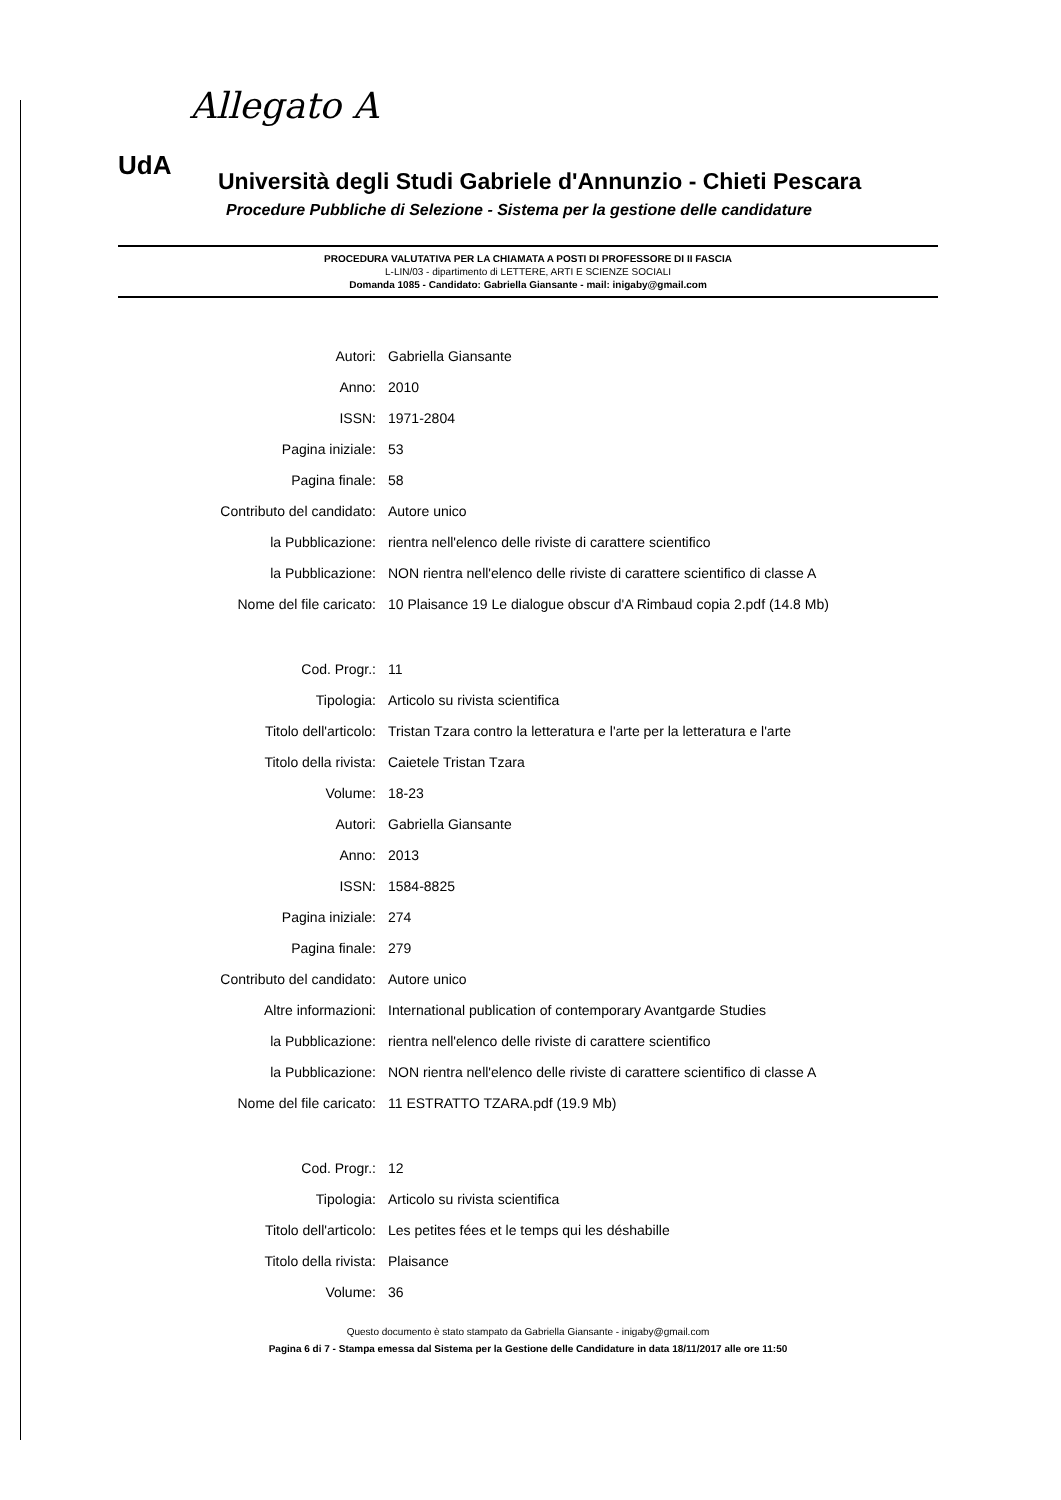Allegato A
UdA
Università degli Studi Gabriele d'Annunzio - Chieti Pescara
Procedure Pubbliche di Selezione - Sistema per la gestione delle candidature
PROCEDURA VALUTATIVA PER LA CHIAMATA A POSTI DI PROFESSORE DI II FASCIA
L-LIN/03 - dipartimento di LETTERE, ARTI E SCIENZE SOCIALI
Domanda 1085 - Candidato: Gabriella Giansante - mail: inigaby@gmail.com
| Autori: | Gabriella Giansante |
| Anno: | 2010 |
| ISSN: | 1971-2804 |
| Pagina iniziale: | 53 |
| Pagina finale: | 58 |
| Contributo del candidato: | Autore unico |
| la Pubblicazione: | rientra nell'elenco delle riviste di carattere scientifico |
| la Pubblicazione: | NON rientra nell'elenco delle riviste di carattere scientifico di classe A |
| Nome del file caricato: | 10 Plaisance 19 Le dialogue obscur d'A Rimbaud copia 2.pdf (14.8 Mb) |
| Cod. Progr.: | 11 |
| Tipologia: | Articolo su rivista scientifica |
| Titolo dell'articolo: | Tristan Tzara contro la letteratura e l'arte per la letteratura e l'arte |
| Titolo della rivista: | Caietele Tristan Tzara |
| Volume: | 18-23 |
| Autori: | Gabriella Giansante |
| Anno: | 2013 |
| ISSN: | 1584-8825 |
| Pagina iniziale: | 274 |
| Pagina finale: | 279 |
| Contributo del candidato: | Autore unico |
| Altre informazioni: | International publication of contemporary Avantgarde Studies |
| la Pubblicazione: | rientra nell'elenco delle riviste di carattere scientifico |
| la Pubblicazione: | NON rientra nell'elenco delle riviste di carattere scientifico di classe A |
| Nome del file caricato: | 11 ESTRATTO TZARA.pdf (19.9 Mb) |
| Cod. Progr.: | 12 |
| Tipologia: | Articolo su rivista scientifica |
| Titolo dell'articolo: | Les petites fées et le temps qui les déshabille |
| Titolo della rivista: | Plaisance |
| Volume: | 36 |
Questo documento è stato stampato da Gabriella Giansante - inigaby@gmail.com
Pagina 6 di 7 - Stampa emessa dal Sistema per la Gestione delle Candidature in data 18/11/2017 alle ore 11:50